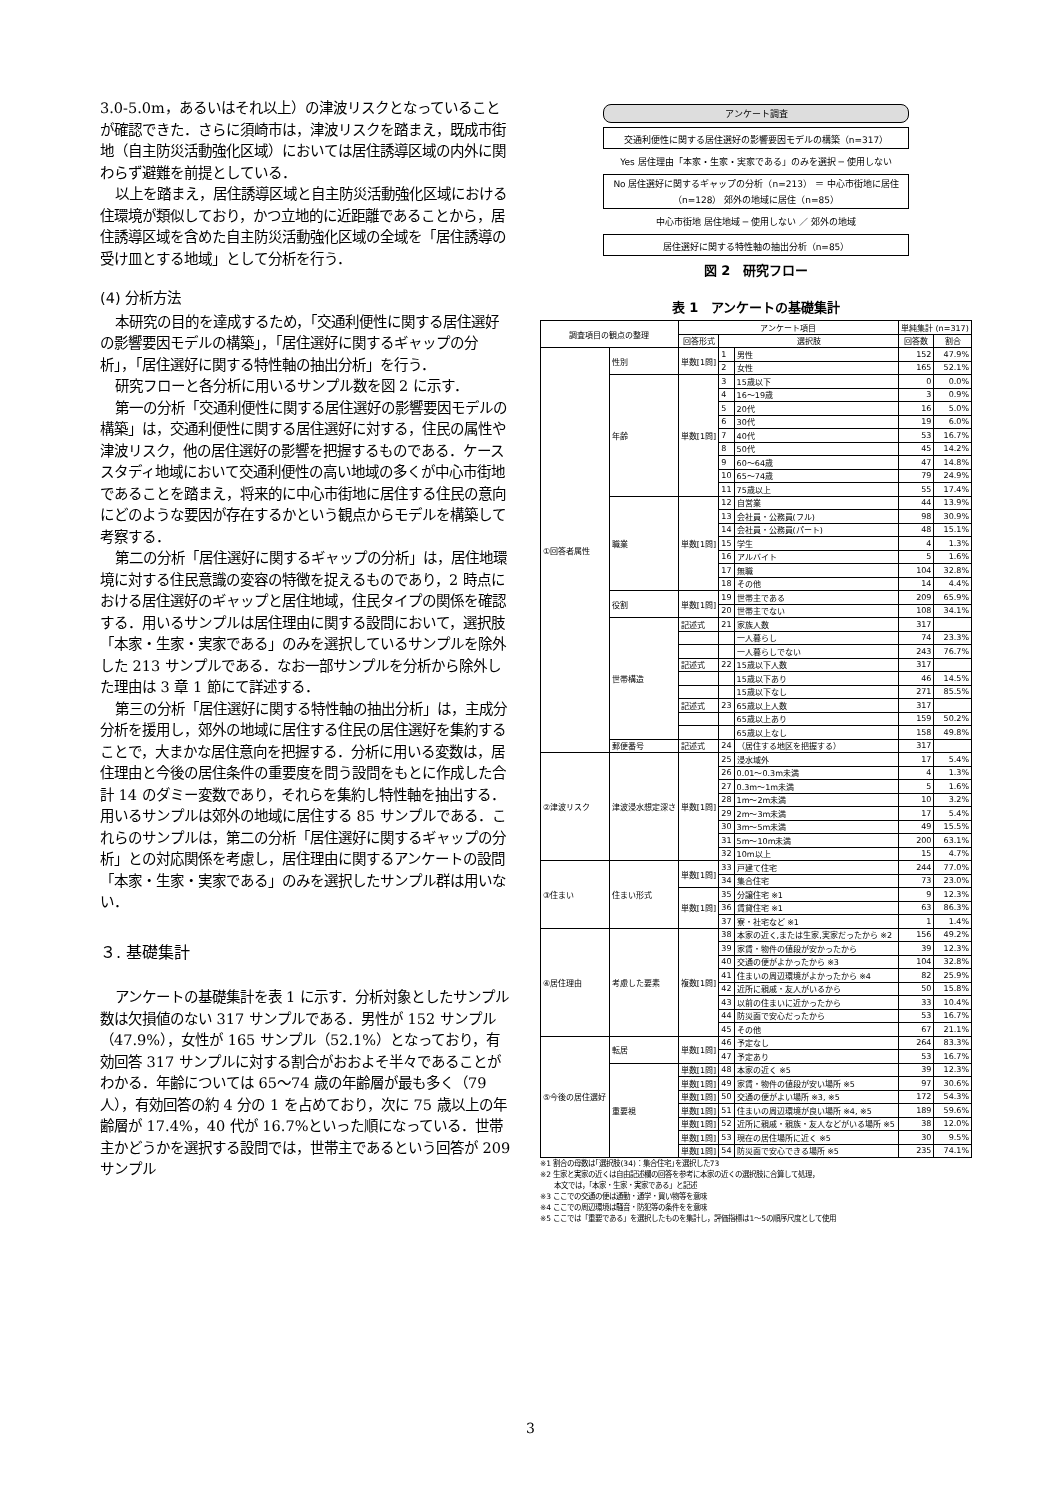3.0-5.0m，あるいはそれ以上）の津波リスクとなっていることが確認できた．さらに須崎市は，津波リスクを踏まえ，既成市街地（自主防災活動強化区域）においては居住誘導区域の内外に関わらず避難を前提としている．
以上を踏まえ，居住誘導区域と自主防災活動強化区域における住環境が類似しており，かつ立地的に近距離であることから，居住誘導区域を含めた自主防災活動強化区域の全域を「居住誘導の受け皿とする地域」として分析を行う．
(4) 分析方法
本研究の目的を達成するため，「交通利便性に関する居住選好の影響要因モデルの構築」，「居住選好に関するギャップの分析」，「居住選好に関する特性軸の抽出分析」を行う．
研究フローと各分析に用いるサンプル数を図 2 に示す．
第一の分析「交通利便性に関する居住選好の影響要因モデルの構築」は，交通利便性に関する居住選好に対する，住民の属性や津波リスク，他の居住選好の影響を把握するものである．ケーススタディ地域において交通利便性の高い地域の多くが中心市街地であることを踏まえ，将来的に中心市街地に居住する住民の意向にどのような要因が存在するかという観点からモデルを構築して考察する．
第二の分析「居住選好に関するギャップの分析」は，居住地環境に対する住民意識の変容の特徴を捉えるものであり，2 時点における居住選好のギャップと居住地域，住民タイプの関係を確認する．用いるサンプルは居住理由に関する設問において，選択肢「本家・生家・実家である」のみを選択しているサンプルを除外した 213 サンプルである．なお一部サンプルを分析から除外した理由は 3 章 1 節にて詳述する．
第三の分析「居住選好に関する特性軸の抽出分析」は，主成分分析を援用し，郊外の地域に居住する住民の居住選好を集約することで，大まかな居住意向を把握する．分析に用いる変数は，居住理由と今後の居住条件の重要度を問う設問をもとに作成した合計 14 のダミー変数であり，それらを集約し特性軸を抽出する．用いるサンプルは郊外の地域に居住する 85 サンプルである．これらのサンプルは，第二の分析「居住選好に関するギャップの分析」との対応関係を考慮し，居住理由に関するアンケートの設問「本家・生家・実家である」のみを選択したサンプル群は用いない．
３. 基礎集計
アンケートの基礎集計を表 1 に示す．分析対象としたサンプル数は欠損値のない 317 サンプルである．男性が 152 サンプル（47.9%），女性が 165 サンプル（52.1%）となっており，有効回答 317 サンプルに対する割合がおおよそ半々であることがわかる．年齢については 65〜74 歳の年齢層が最も多く（79 人），有効回答の約 4 分の 1 を占めており，次に 75 歳以上の年齢層が 17.4%，40 代が 16.7%といった順になっている．世帯主かどうかを選択する設問では，世帯主であるという回答が 209 サンプル
アンケート調査
交通利便性に関する居住選好の影響要因モデルの構築（n=317）
Yes 居住理由「本家・生家・実家である」のみを選択 ─ 使用しない
No 居住選好に関するギャップの分析（n=213） ＝ 中心市街地に居住（n=128） 郊外の地域に居住（n=85）
中心市街地 居住地域 ─ 使用しない ／ 郊外の地域
居住選好に関する特性軸の抽出分析（n=85）
図 2　研究フロー
表 1　アンケートの基礎集計
| 調査項目の観点の整理 | | アンケート項目 | | | 単純集計 (n=317) | |
| --- | --- | --- | --- | --- | --- | --- |
| | | 回答形式 | 選択肢 | | 回答数 | 割合 |
| ①回答者属性 | 性別 | 単数[1問] | 1 | 男性 | 152 | 47.9% |
| | | | 2 | 女性 | 165 | 52.1% |
| | 年齢 | 単数[1問] | 3 | 15歳以下 | 0 | 0.0% |
| | | | 4 | 16〜19歳 | 3 | 0.9% |
| | | | 5 | 20代 | 16 | 5.0% |
| | | | 6 | 30代 | 19 | 6.0% |
| | | | 7 | 40代 | 53 | 16.7% |
| | | | 8 | 50代 | 45 | 14.2% |
| | | | 9 | 60〜64歳 | 47 | 14.8% |
| | | | 10 | 65〜74歳 | 79 | 24.9% |
| | | | 11 | 75歳以上 | 55 | 17.4% |
| | 職業 | 単数[1問] | 12 | 自営業 | 44 | 13.9% |
| | | | 13 | 会社員・公務員(フル) | 98 | 30.9% |
| | | | 14 | 会社員・公務員(パート) | 48 | 15.1% |
| | | | 15 | 学生 | 4 | 1.3% |
| | | | 16 | アルバイト | 5 | 1.6% |
| | | | 17 | 無職 | 104 | 32.8% |
| | | | 18 | その他 | 14 | 4.4% |
| | 役割 | 単数[1問] | 19 | 世帯主である | 209 | 65.9% |
| | | | 20 | 世帯主でない | 108 | 34.1% |
| | 世帯構造 | 記述式 | 21 | 家族人数 | 317 | |
| | | | | 一人暮らし | 74 | 23.3% |
| | | | | 一人暮らしでない | 243 | 76.7% |
| | | 記述式 | 22 | 15歳以下人数 | 317 | |
| | | | | 15歳以下あり | 46 | 14.5% |
| | | | | 15歳以下なし | 271 | 85.5% |
| | | 記述式 | 23 | 65歳以上人数 | 317 | |
| | | | | 65歳以上あり | 159 | 50.2% |
| | | | | 65歳以上なし | 158 | 49.8% |
| | 郵便番号 | 記述式 | 24 | （居住する地区を把握する） | 317 | |
| ②津波リスク | 津波浸水想定深さ | 単数[1問] | 25 | 浸水域外 | 17 | 5.4% |
| | | | 26 | 0.01〜0.3m未満 | 4 | 1.3% |
| | | | 27 | 0.3m〜1m未満 | 5 | 1.6% |
| | | | 28 | 1m〜2m未満 | 10 | 3.2% |
| | | | 29 | 2m〜3m未満 | 17 | 5.4% |
| | | | 30 | 3m〜5m未満 | 49 | 15.5% |
| | | | 31 | 5m〜10m未満 | 200 | 63.1% |
| | | | 32 | 10m以上 | 15 | 4.7% |
| ③住まい | 住まい形式 | 単数[1問] | 33 | 戸建て住宅 | 244 | 77.0% |
| | | | 34 | 集合住宅 | 73 | 23.0% |
| | | 単数[1問] | 35 | 分譲住宅 ※1 | 9 | 12.3% |
| | | | 36 | 賃貸住宅 ※1 | 63 | 86.3% |
| | | | 37 | 寮・社宅など ※1 | 1 | 1.4% |
| ④居住理由 | 考慮した要素 | 複数[1問] | 38 | 本家の近く,または生家,実家だったから ※2 | 156 | 49.2% |
| | | | 39 | 家賃・物件の値段が安かったから | 39 | 12.3% |
| | | | 40 | 交通の便がよかったから ※3 | 104 | 32.8% |
| | | | 41 | 住まいの周辺環境がよかったから ※4 | 82 | 25.9% |
| | | | 42 | 近所に親戚・友人がいるから | 50 | 15.8% |
| | | | 43 | 以前の住まいに近かったから | 33 | 10.4% |
| | | | 44 | 防災面で安心だったから | 53 | 16.7% |
| | | | 45 | その他 | 67 | 21.1% |
| ⑤今後の居住選好 | 転居 | 単数[1問] | 46 | 予定なし | 264 | 83.3% |
| | | | 47 | 予定あり | 53 | 16.7% |
| | 重要視 | 単数[1問] | 48 | 本家の近く ※5 | 39 | 12.3% |
| | | 単数[1問] | 49 | 家賃・物件の値段が安い場所 ※5 | 97 | 30.6% |
| | | 単数[1問] | 50 | 交通の便がよい場所 ※3, ※5 | 172 | 54.3% |
| | | 単数[1問] | 51 | 住まいの周辺環境が良い場所 ※4, ※5 | 189 | 59.6% |
| | | 単数[1問] | 52 | 近所に親戚・親族・友人などがいる場所 ※5 | 38 | 12.0% |
| | | 単数[1問] | 53 | 現在の居住場所に近く ※5 | 30 | 9.5% |
| | | 単数[1問] | 54 | 防災面で安心できる場所 ※5 | 235 | 74.1% |
※1 割合の母数は｢選択肢(34)：集合住宅｣を選択した73
※2 生家と実家の近くは自由記述欄の回答を参考に本家の近くの選択肢に合算して処理，
　　本文では，「本家・生家・実家である」と記述
※3 ここでの交通の便は通勤・通学・買い物等を意味
※4 ここでの周辺環境は騒音・防犯等の条件をを意味
※5 ここでは「重要である」を選択したものを集計し，評価指標は1〜5の順序尺度として使用
3